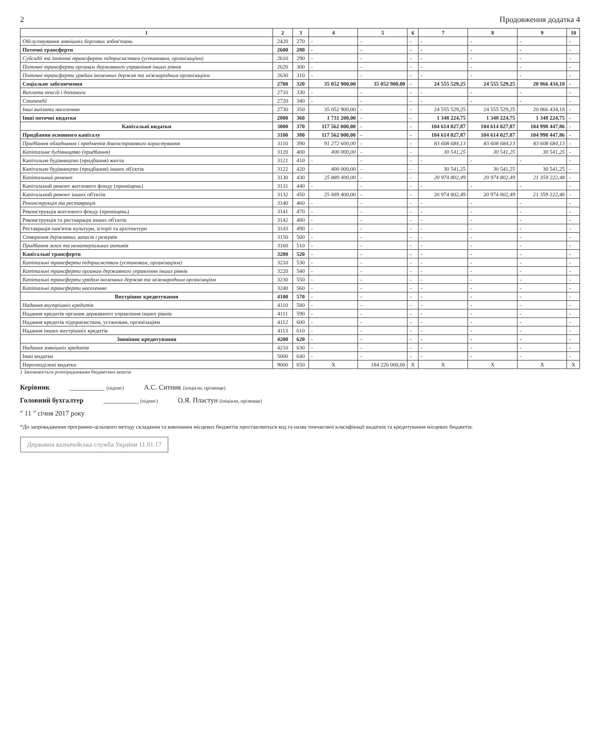2 Продовження додатка 4
| 1 | 2 | 3 | 4 | 5 | 6 | 7 | 8 | 9 | 10 |
| --- | --- | --- | --- | --- | --- | --- | --- | --- | --- |
| Обслуговування зовнішніх боргових зобов'язань | 2420 | 270 | - | - | - | - | - | - | - |
| Поточні трансферти | 2600 | 280 | - | - | - | - | - | - | - |
| Субсидії та поточні трансферти підприємствам (установам, організаціям) | 2610 | 290 | - | - | - | - | - | - | - |
| Поточні трансферти органам державного управління інших рівнів | 2620 | 300 | - | - | - | - | - | - | - |
| Поточні трансферти урядам іноземних держав та міжнародним організаціям | 2630 | 310 | - | - | - | - | - | - | - |
| Соціальне забезпечення | 2700 | 320 | 35 052 900,00 | 35 052 900,00 | - | 24 555 529,25 | 24 555 529,25 | 20 866 434,18 | - |
| Виплата пенсій і допомоги | 2710 | 330 | - | - | - | - | - | - | - |
| Стипендії | 2720 | 340 | - | - | - | - | - | - | - |
| Інші виплати населенню | 2730 | 350 | 35 052 900,00 | - | - | 24 555 529,25 | 24 555 529,25 | 20 866 434,18 | - |
| Інші поточні видатки | 2800 | 360 | 1 731 200,00 | - | - | 1 348 224,75 | 1 348 224,75 | 1 348 224,75 | - |
| Капітальні видатки | 3000 | 370 | 117 562 000,00 | - | - | 104 614 027,87 | 104 614 027,87 | 104 998 447,86 | - |
| Придбання основного капіталу | 3100 | 380 | 117 562 000,00 | - | - | 104 614 027,87 | 104 614 027,87 | 104 998 447,86 | - |
| Придбання обладнання і предметів довгострокового користування | 3110 | 390 | 91 272 600,00 | - | - | 83 608 684,13 | 83 608 684,13 | 83 608 684,13 | - |
| Капітальне будівництво (придбання) | 3120 | 400 | 400 000,00 | - | - | 30 541,25 | 30 541,25 | 30 541,25 | - |
| Капітальне будівництво (придбання) житла | 3121 | 410 | - | - | - | - | - | - | - |
| Капітальне будівництво (придбання) інших об'єктів | 3122 | 420 | 400 000,00 | - | - | 30 541,25 | 30 541,25 | 30 541,25 | - |
| Капітальний ремонт | 3130 | 430 | 25 889 400,00 | - | - | 20 974 802,49 | 20 974 802,49 | 21 359 222,48 | - |
| Капітальний ремонт житлового фонду (приміщень) | 3131 | 440 | - | - | - | - | - | - | - |
| Капітальний ремонт інших об'єктів | 3132 | 450 | 25 889 400,00 | - | - | 20 974 802,49 | 20 974 802,49 | 21 359 222,48 | - |
| Реконструкція та реставрація | 3140 | 460 | - | - | - | - | - | - | - |
| Реконструкція житлового фонду (приміщень) | 3141 | 470 | - | - | - | - | - | - | - |
| Реконструкція та реставрація інших об'єктів | 3142 | 480 | - | - | - | - | - | - | - |
| Реставрація пам'яток культури, історії та архітектури | 3143 | 490 | - | - | - | - | - | - | - |
| Створення державних запасів і резервів | 3150 | 500 | - | - | - | - | - | - | - |
| Придбання землі та нематеріальних активів | 3160 | 510 | - | - | - | - | - | - | - |
| Капітальні трансферти | 3200 | 520 | - | - | - | - | - | - | - |
| Капітальні трансферти підприємствам (установам, організаціям) | 3210 | 530 | - | - | - | - | - | - | - |
| Капітальні трансферти органам державного управління інших рівнів | 3220 | 540 | - | - | - | - | - | - | - |
| Капітальні трансферти урядам іноземних держав та міжнародним організаціям | 3230 | 550 | - | - | - | - | - | - | - |
| Капітальні трансферти населенню | 3240 | 560 | - | - | - | - | - | - | - |
| Внутрішнє кредитування | 4100 | 570 | - | - | - | - | - | - | - |
| Надання внутрішніх кредитів | 4110 | 580 | - | - | - | - | - | - | - |
| Надання кредитів органам державного управління інших рівнів | 4111 | 590 | - | - | - | - | - | - | - |
| Надання кредитів підприємствам, установам, організаціям | 4112 | 600 | - | - | - | - | - | - | - |
| Надання інших внутрішніх кредитів | 4113 | 610 | - | - | - | - | - | - | - |
| Зовнішнє кредитування | 4200 | 620 | - | - | - | - | - | - | - |
| Надання зовнішніх кредитів | 4210 | 630 | - | - | - | - | - | - | - |
| Інші видатки | 5000 | 640 | - | - | - | - | - | - | - |
| Нерозподілені видатки | 9000 | 650 | X | 184 226 000,00 | X | X | X | X | X |
1 Заповнюється розпорядниками бюджетних коштів
Керівник __________ (підпис) А.С. Ситник (ініціали, прізвище)
Головний бухгалтер __________ (підпис) О.Я. Пластун (ініціали, прізвище)
" 11 " січня 2017 року
*До запровадження програмно-цільового методу складання та виконання місцевих бюджетів проставляються код та назва тимчасової класифікації видатків та кредитування місцевих бюджетів.
Державна казначейська служба України 11.01.17